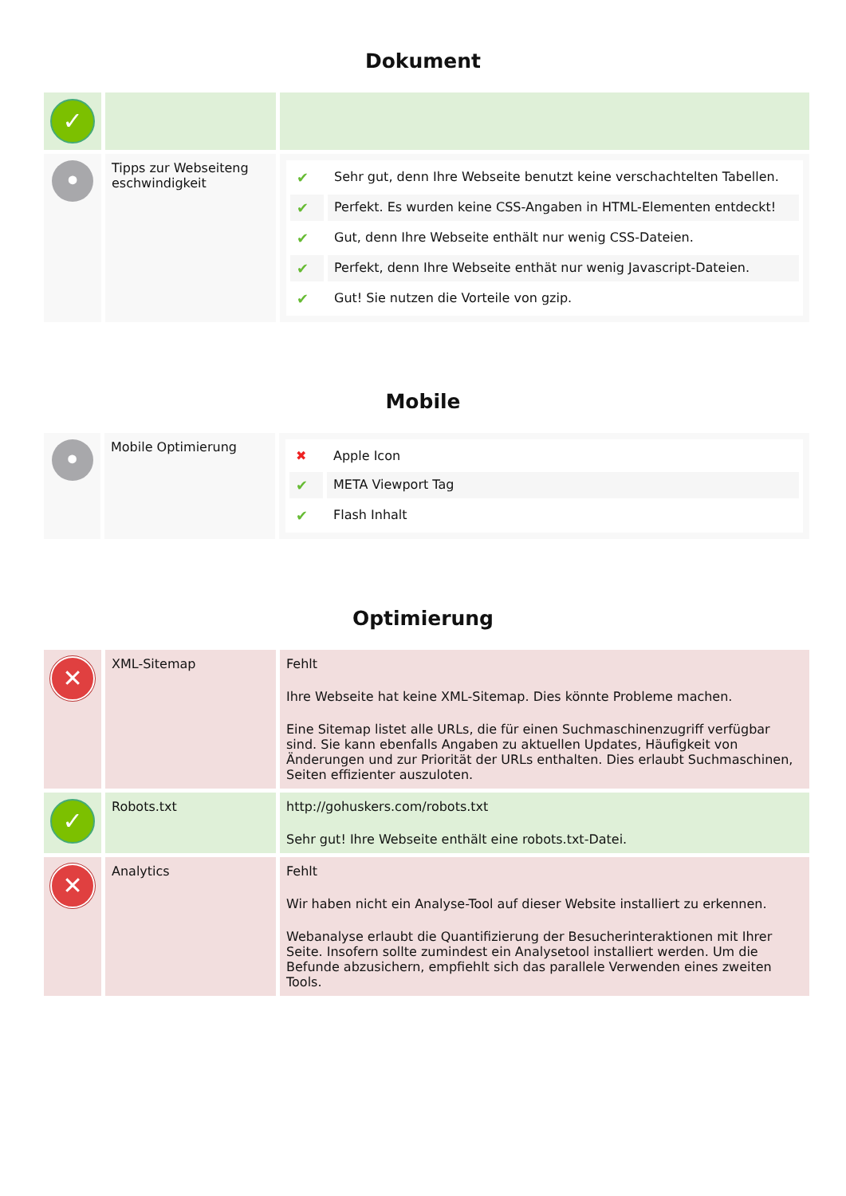Dokument
| ✓ | | |
| • | Tipps zur Webseiteng eschwindigkeit | / ✔ / Sehr gut, denn Ihre Webseite benutzt keine verschachtelten Tabellen. / / ✔ / Perfekt. Es wurden keine CSS-Angaben in HTML-Elementen entdeckt! / / ✔ / Gut, denn Ihre Webseite enthält nur wenig CSS-Dateien. / / ✔ / Perfekt, denn Ihre Webseite enthät nur wenig Javascript-Dateien. / / ✔ / Gut! Sie nutzen die Vorteile von gzip. / |
Mobile
| • | Mobile Optimierung | / ✖ / Apple Icon / / ✔ / META Viewport Tag / / ✔ / Flash Inhalt / |
Optimierung
| ✕ | XML-Sitemap | Fehlt Ihre Webseite hat keine XML-Sitemap. Dies könnte Probleme machen. Eine Sitemap listet alle URLs, die für einen Suchmaschinenzugriff verfügbar sind. Sie kann ebenfalls Angaben zu aktuellen Updates, Häufigkeit von Änderungen und zur Priorität der URLs enthalten. Dies erlaubt Suchmaschinen, Seiten effizienter auszuloten. |
| ✓ | Robots.txt | http://gohuskers.com/robots.txt Sehr gut! Ihre Webseite enthält eine robots.txt-Datei. |
| ✕ | Analytics | Fehlt Wir haben nicht ein Analyse-Tool auf dieser Website installiert zu erkennen. Webanalyse erlaubt die Quantifizierung der Besucherinteraktionen mit Ihrer Seite. Insofern sollte zumindest ein Analysetool installiert werden. Um die Befunde abzusichern, empfiehlt sich das parallele Verwenden eines zweiten Tools. |